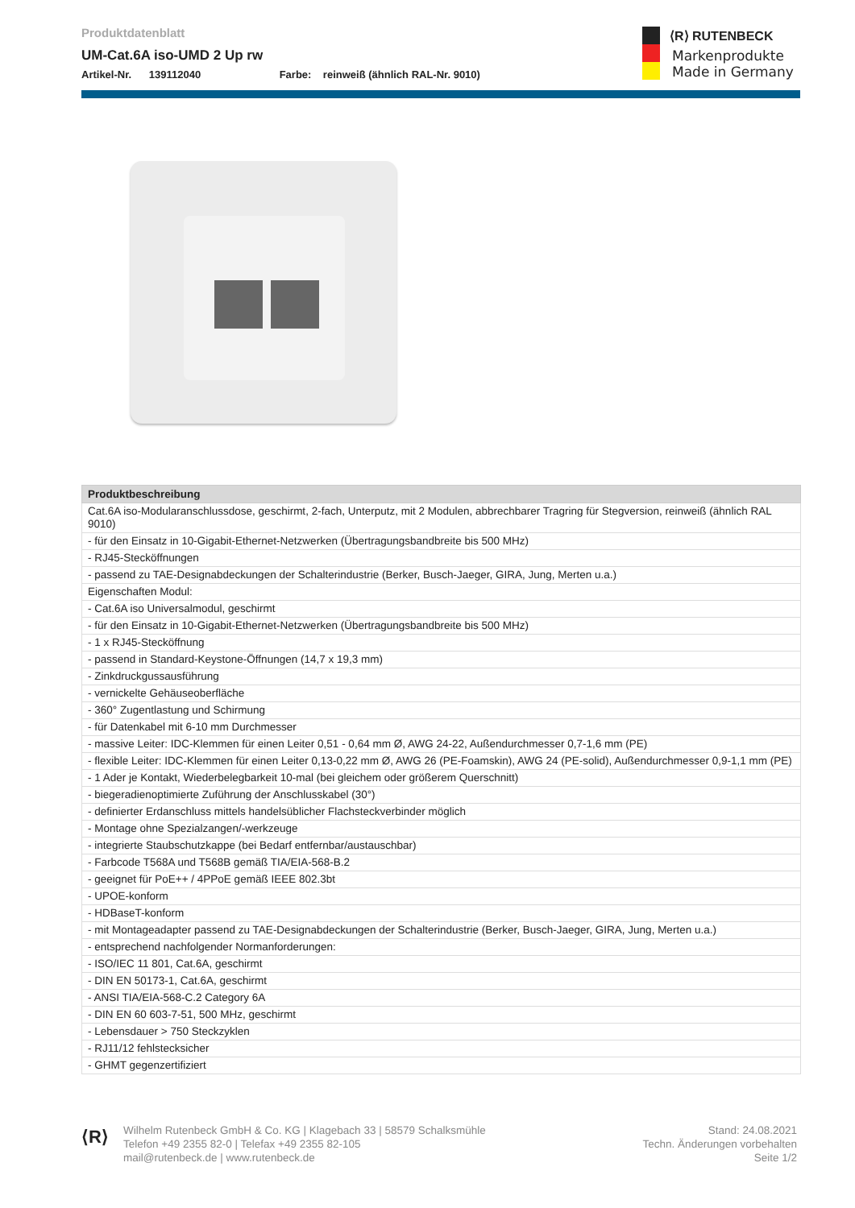Produktdatenblatt
UM-Cat.6A iso-UMD 2 Up rw
Artikel-Nr. 139112040 Farbe: reinweiß (ähnlich RAL-Nr. 9010)
⟨R⟩ RUTENBECK
Markenprodukte
Made in Germany
| Produktbeschreibung |
| --- |
| Cat.6A iso-Modularanschlussdose, geschirmt, 2-fach, Unterputz, mit 2 Modulen, abbrechbarer Tragring für Stegversion, reinweiß (ähnlich RAL 9010) |
| - für den Einsatz in 10-Gigabit-Ethernet-Netzwerken (Übertragungsbandbreite bis 500 MHz) |
| - RJ45-Stecköffnungen |
| - passend zu TAE-Designabdeckungen der Schalterindustrie (Berker, Busch-Jaeger, GIRA, Jung, Merten u.a.) |
| Eigenschaften Modul: |
| - Cat.6A iso Universalmodul, geschirmt |
| - für den Einsatz in 10-Gigabit-Ethernet-Netzwerken (Übertragungsbandbreite bis 500 MHz) |
| - 1 x RJ45-Stecköffnung |
| - passend in Standard-Keystone-Öffnungen (14,7 x 19,3 mm) |
| - Zinkdruckgussausführung |
| - vernickelte Gehäuseoberfläche |
| - 360° Zugentlastung und Schirmung |
| - für Datenkabel mit 6-10 mm Durchmesser |
| - massive Leiter: IDC-Klemmen für einen Leiter 0,51 - 0,64 mm Ø, AWG 24-22, Außendurchmesser 0,7-1,6 mm (PE) |
| - flexible Leiter: IDC-Klemmen für einen Leiter 0,13-0,22 mm Ø, AWG 26 (PE-Foamskin), AWG 24 (PE-solid), Außendurchmesser 0,9-1,1 mm (PE) |
| - 1 Ader je Kontakt, Wiederbelegbarkeit 10-mal (bei gleichem oder größerem Querschnitt) |
| - biegeradienoptimierte Zuführung der Anschlusskabel (30°) |
| - definierter Erdanschluss mittels handelsüblicher Flachsteckverbinder möglich |
| - Montage ohne Spezialzangen/-werkzeuge |
| - integrierte Staubschutzkappe (bei Bedarf entfernbar/austauschbar) |
| - Farbcode T568A und T568B gemäß TIA/EIA-568-B.2 |
| - geeignet für PoE++ / 4PPoE gemäß IEEE 802.3bt |
| - UPOE-konform |
| - HDBaseT-konform |
| - mit Montageadapter passend zu TAE-Designabdeckungen der Schalterindustrie (Berker, Busch-Jaeger, GIRA, Jung, Merten u.a.) |
| - entsprechend nachfolgender Normanforderungen: |
| - ISO/IEC 11 801, Cat.6A, geschirmt |
| - DIN EN 50173-1, Cat.6A, geschirmt |
| - ANSI TIA/EIA-568-C.2 Category 6A |
| - DIN EN 60 603-7-51, 500 MHz, geschirmt |
| - Lebensdauer > 750 Steckzyklen |
| - RJ11/12 fehlstecksicher |
| - GHMT gegenzertifiziert |
⟨R⟩
Wilhelm Rutenbeck GmbH & Co. KG | Klagebach 33 | 58579 Schalksmühle
Telefon +49 2355 82-0 | Telefax +49 2355 82-105
mail@rutenbeck.de | www.rutenbeck.de
Stand: 24.08.2021
Techn. Änderungen vorbehalten
Seite 1/2